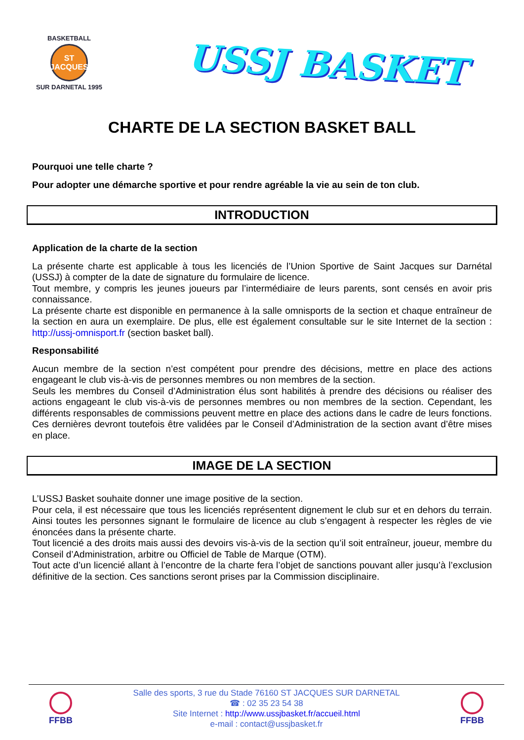BASKETBALL
ST JACQUES
SUR DARNETAL 1995
USSJ BASKET
CHARTE DE LA SECTION BASKET BALL
Pourquoi une telle charte ?
Pour adopter une démarche sportive et pour rendre agréable la vie au sein de ton club.
INTRODUCTION
Application de la charte de la section
La présente charte est applicable à tous les licenciés de l’Union Sportive de Saint Jacques sur Darnétal (USSJ) à compter de la date de signature du formulaire de licence.
Tout membre, y compris les jeunes joueurs par l’intermédiaire de leurs parents, sont censés en avoir pris connaissance.
La présente charte est disponible en permanence à la salle omnisports de la section et chaque entraîneur de la section en aura un exemplaire. De plus, elle est également consultable sur le site Internet de la section : http://ussj-omnisport.fr (section basket ball).
Responsabilité
Aucun membre de la section n’est compétent pour prendre des décisions, mettre en place des actions engageant le club vis-à-vis de personnes membres ou non membres de la section.
Seuls les membres du Conseil d’Administration élus sont habilités à prendre des décisions ou réaliser des actions engageant le club vis-à-vis de personnes membres ou non membres de la section. Cependant, les différents responsables de commissions peuvent mettre en place des actions dans le cadre de leurs fonctions. Ces dernières devront toutefois être validées par le Conseil d’Administration de la section avant d’être mises en place.
IMAGE DE LA SECTION
L’USSJ Basket souhaite donner une image positive de la section.
Pour cela, il est nécessaire que tous les licenciés représentent dignement le club sur et en dehors du terrain. Ainsi toutes les personnes signant le formulaire de licence au club s’engagent à respecter les règles de vie énoncées dans la présente charte.
Tout licencié a des droits mais aussi des devoirs vis-à-vis de la section qu’il soit entraîneur, joueur, membre du Conseil d’Administration, arbitre ou Officiel de Table de Marque (OTM).
Tout acte d’un licencié allant à l’encontre de la charte fera l’objet de sanctions pouvant aller jusqu’à l’exclusion définitive de la section. Ces sanctions seront prises par la Commission disciplinaire.
FFBB
Salle des sports, 3 rue du Stade 76160 ST JACQUES SUR DARNETAL
☎ : 02 35 23 54 38
Site Internet : http://www.ussjbasket.fr/accueil.html
e-mail : contact@ussjbasket.fr
FFBB